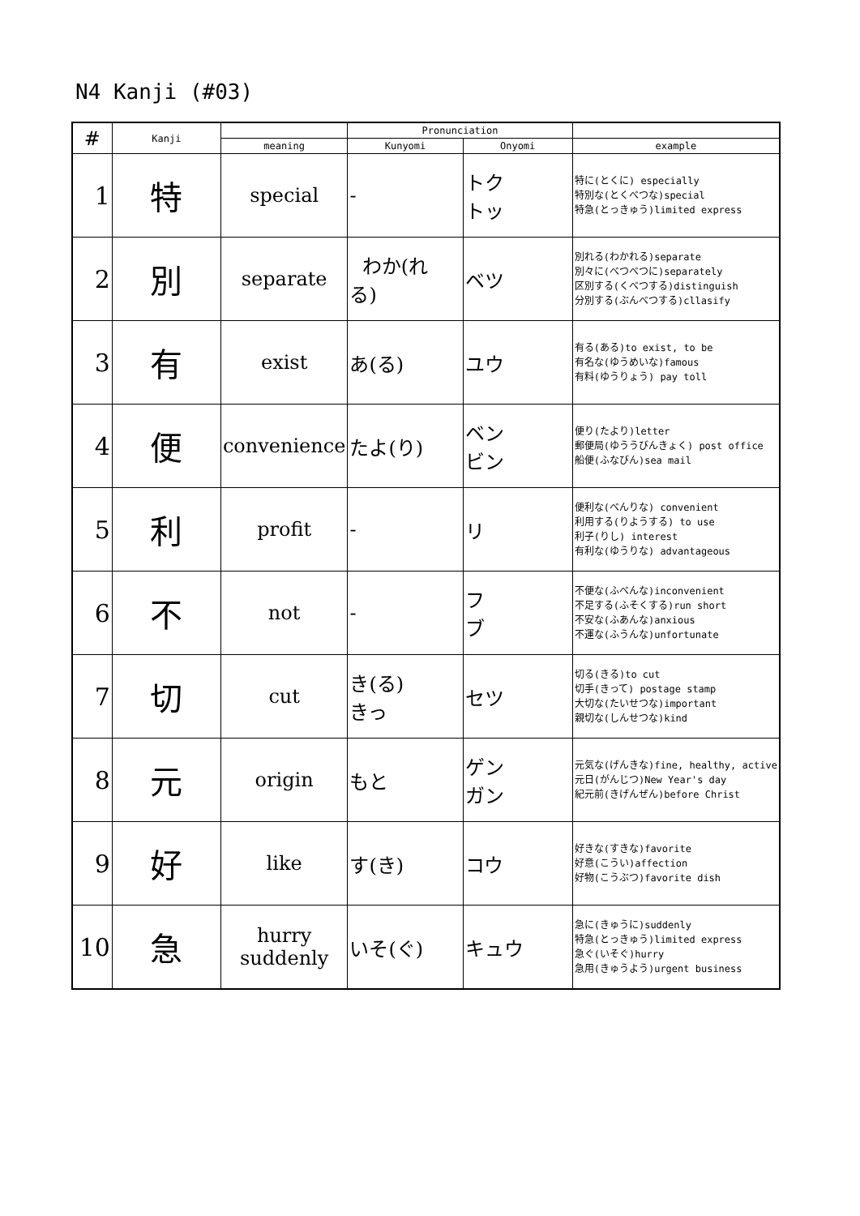N4 Kanji (#03)
| # | Kanji | | Pronunciation | | |
| --- | --- | --- | --- | --- | --- |
| | | meaning | Kunyomi | Onyomi | example |
| 1 | 特 | special | - | トク トッ | 特に(とくに) especially 特別な(とくべつな)special 特急(とっきゅう)limited express |
| 2 | 別 | separate | わか(れ る) | ベツ | 別れる(わかれる)separate 別々に(べつべつに)separately 区別する(くべつする)distinguish 分別する(ぶんべつする)cllasify |
| 3 | 有 | exist | あ(る) | ユウ | 有る(ある)to exist, to be 有名な(ゆうめいな)famous 有料(ゆうりょう) pay toll |
| 4 | 便 | convenience | たよ(り) | ベン ビン | 便り(たより)letter 郵便局(ゆううびんきょく) post office 船便(ふなびん)sea mail |
| 5 | 利 | profit | - | リ | 便利な(べんりな) convenient 利用する(りようする) to use 利子(りし) interest 有利な(ゆうりな) advantageous |
| 6 | 不 | not | - | フ ブ | 不便な(ふべんな)inconvenient 不足する(ふそくする)run short 不安な(ふあんな)anxious 不運な(ふうんな)unfortunate |
| 7 | 切 | cut | き(る) きっ | セツ | 切る(きる)to cut 切手(きって) postage stamp 大切な(たいせつな)important 親切な(しんせつな)kind |
| 8 | 元 | origin | もと | ゲン ガン | 元気な(げんきな)fine, healthy, active 元日(がんじつ)New Year's day 紀元前(きげんぜん)before Christ |
| 9 | 好 | like | す(き) | コウ | 好きな(すきな)favorite 好意(こうい)affection 好物(こうぶつ)favorite dish |
| 10 | 急 | hurry suddenly | いそ(ぐ) | キュウ | 急に(きゅうに)suddenly 特急(とっきゅう)limited express 急ぐ(いそぐ)hurry 急用(きゅうよう)urgent business |